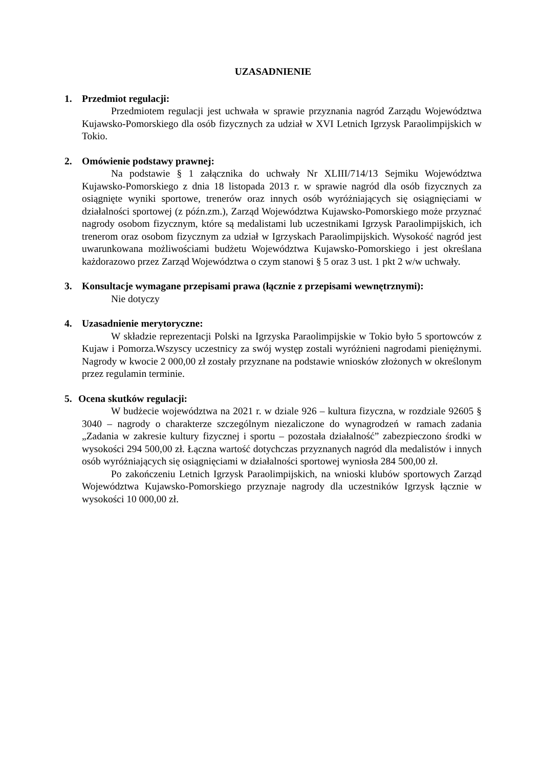UZASADNIENIE
1. Przedmiot regulacji:
Przedmiotem regulacji jest uchwała w sprawie przyznania nagród Zarządu Województwa Kujawsko-Pomorskiego dla osób fizycznych za udział w XVI Letnich Igrzysk Paraolimpijskich w Tokio.
2. Omówienie podstawy prawnej:
Na podstawie § 1 załącznika do uchwały Nr XLIII/714/13 Sejmiku Województwa Kujawsko-Pomorskiego z dnia 18 listopada 2013 r. w sprawie nagród dla osób fizycznych za osiągnięte wyniki sportowe, trenerów oraz innych osób wyróżniających się osiągnięciami w działalności sportowej (z późn.zm.), Zarząd Województwa Kujawsko-Pomorskiego może przyznać nagrody osobom fizycznym, które są medalistami lub uczestnikami Igrzysk Paraolimpijskich, ich trenerom oraz osobom fizycznym za udział w Igrzyskach Paraolimpijskich. Wysokość nagród jest uwarunkowana możliwościami budżetu Województwa Kujawsko-Pomorskiego i jest określana każdorazowo przez Zarząd Województwa o czym stanowi § 5 oraz 3 ust. 1 pkt 2 w/w uchwały.
3. Konsultacje wymagane przepisami prawa (łącznie z przepisami wewnętrznymi):
Nie dotyczy
4. Uzasadnienie merytoryczne:
W składzie reprezentacji Polski na Igrzyska Paraolimpijskie w Tokio było 5 sportowców z Kujaw i Pomorza.Wszyscy uczestnicy za swój występ zostali wyróżnieni nagrodami pieniężnymi. Nagrody w kwocie 2 000,00 zł zostały przyznane na podstawie wniosków złożonych w określonym przez regulamin terminie.
5. Ocena skutków regulacji:
W budżecie województwa na 2021 r. w dziale 926 – kultura fizyczna, w rozdziale 92605 § 3040 – nagrody o charakterze szczególnym niezaliczone do wynagrodzeń w ramach zadania „Zadania w zakresie kultury fizycznej i sportu – pozostała działalność” zabezpieczono środki w wysokości 294 500,00 zł. Łączna wartość dotychczas przyznanych nagród dla medalistów i innych osób wyróżniających się osiągnięciami w działalności sportowej wyniosła 284 500,00 zł.
Po zakończeniu Letnich Igrzysk Paraolimpijskich, na wnioski klubów sportowych Zarząd Województwa Kujawsko-Pomorskiego przyznaje nagrody dla uczestników Igrzysk łącznie w wysokości 10 000,00 zł.